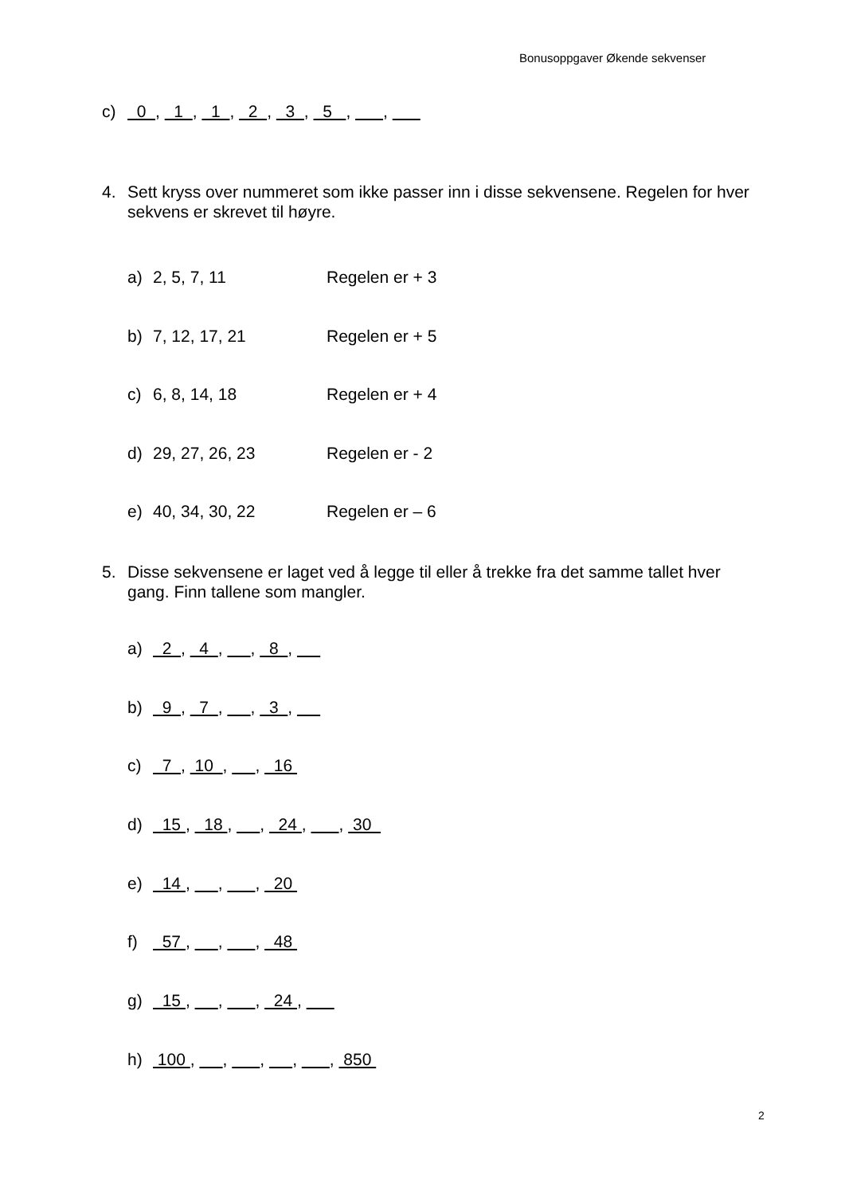Bonusoppgaver Økende sekvenser
c) 0 , 1 , 1 , 2 , 3 , 5 , ,
4. Sett kryss over nummeret som ikke passer inn i disse sekvensene. Regelen for hver
sekvens er skrevet til høyre.
a) 2, 5, 7, 11 Regelen er + 3
b) 7, 12, 17, 21 Regelen er + 5
c) 6, 8, 14, 18 Regelen er + 4
d) 29, 27, 26, 23 Regelen er - 2
e) 40, 34, 30, 22 Regelen er – 6
5. Disse sekvensene er laget ved å legge til eller å trekke fra det samme tallet hver
gang. Finn tallene som mangler.
a) 2 , 4 , , 8 ,
b) 9 , 7 , , 3 ,
c) 7 , 10 , , 16
d) 15 , 18 , , 24 , , 30
e) 14 , , , 20
f) 57 , , , 48
g) 15 , , , 24 ,
h) 100 , , , , , 850
2